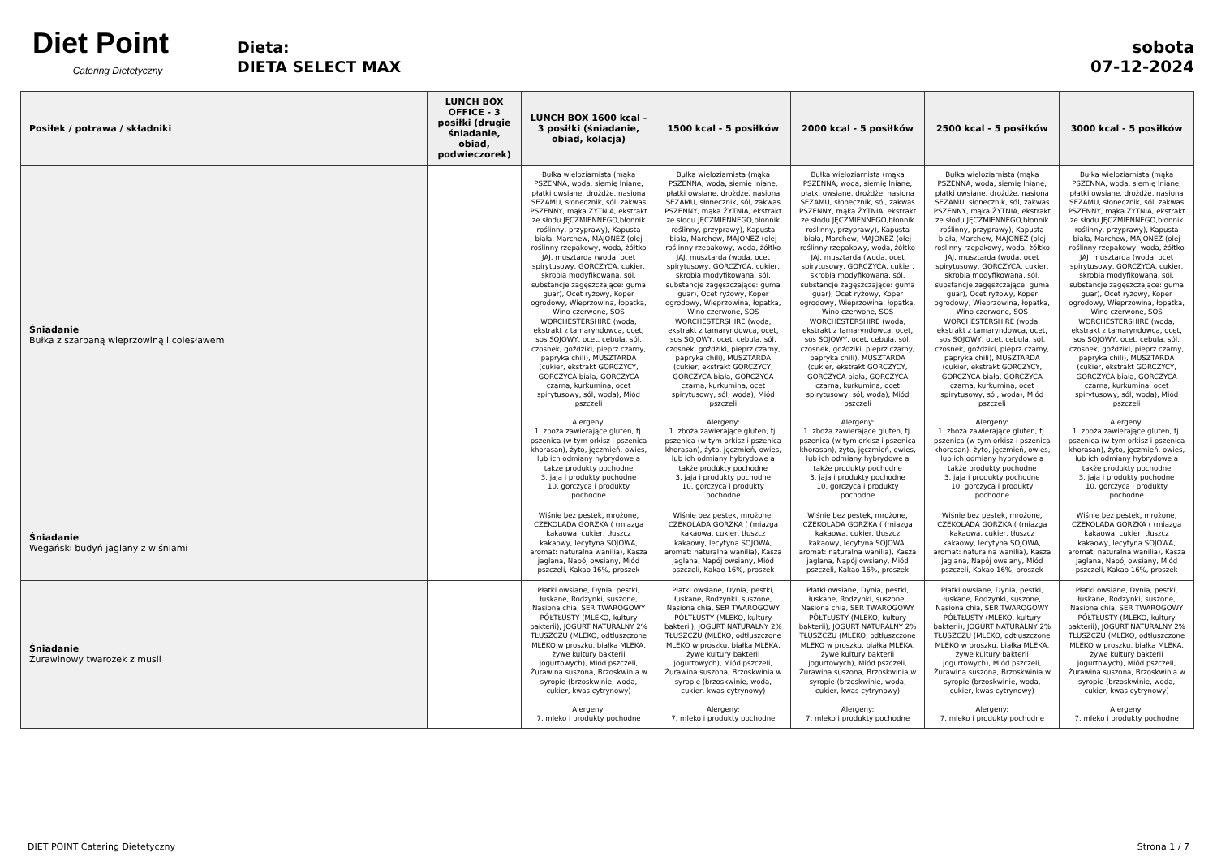Diet Point
Catering Dietetyczny
Dieta:
DIETA SELECT MAX
sobota
07-12-2024
| Posiłek / potrawa / składniki | LUNCH BOX OFFICE - 3 posiłki (drugie śniadanie, obiad, podwieczorek) | LUNCH BOX 1600 kcal - 3 posiłki (śniadanie, obiad, kolacja) | 1500 kcal - 5 posiłków | 2000 kcal - 5 posiłków | 2500 kcal - 5 posiłków | 3000 kcal - 5 posiłków |
| --- | --- | --- | --- | --- | --- | --- |
| Śniadanie Bułka z szarpaną wieprzowiną i colesławem | | Bułka wieloziarnista (mąka PSZENNA, woda, siemię lniane, płatki owsiane, drożdże, nasiona SEZAMU, słonecznik, sól, zakwas PSZENNY, mąka ŻYTNIA, ekstrakt ze słodu JĘCZMIENNEGO,błonnik roślinny, przyprawy), Kapusta biała, Marchew, MAJONEZ (olej roślinny rzepakowy, woda, żółtko JAJ, musztarda (woda, ocet spirytusowy, GORCZYCA, cukier, skrobia modyfikowana, sól, substancje zagęszczające: guma guar), Ocet ryżowy, Koper ogrodowy, Wieprzowina, łopatka, Wino czerwone, SOS WORCHESTERSHIRE (woda, ekstrakt z tamaryndowca, ocet, sos SOJOWY, ocet, cebula, sól, czosnek, goździki, pieprz czarny, papryka chili), MUSZTARDA (cukier, ekstrakt GORCZYCY, GORCZYCA biała, GORCZYCA czarna, kurkumina, ocet spirytusowy, sól, woda), Miód pszczeli Alergeny: 1. zboża zawierające gluten, tj. pszenica (w tym orkisz i pszenica khorasan), żyto, jęczmień, owies, lub ich odmiany hybrydowe a także produkty pochodne 3. jaja i produkty pochodne 10. gorczyca i produkty pochodne | Bułka wieloziarnista (mąka PSZENNA, woda, siemię lniane, płatki owsiane, drożdże, nasiona SEZAMU, słonecznik, sól, zakwas PSZENNY, mąka ŻYTNIA, ekstrakt ze słodu JĘCZMIENNEGO,błonnik roślinny, przyprawy), Kapusta biała, Marchew, MAJONEZ (olej roślinny rzepakowy, woda, żółtko JAJ, musztarda (woda, ocet spirytusowy, GORCZYCA, cukier, skrobia modyfikowana, sól, substancje zagęszczające: guma guar), Ocet ryżowy, Koper ogrodowy, Wieprzowina, łopatka, Wino czerwone, SOS WORCHESTERSHIRE (woda, ekstrakt z tamaryndowca, ocet, sos SOJOWY, ocet, cebula, sól, czosnek, goździki, pieprz czarny, papryka chili), MUSZTARDA (cukier, ekstrakt GORCZYCY, GORCZYCA biała, GORCZYCA czarna, kurkumina, ocet spirytusowy, sól, woda), Miód pszczeli Alergeny: 1. zboża zawierające gluten, tj. pszenica (w tym orkisz i pszenica khorasan), żyto, jęczmień, owies, lub ich odmiany hybrydowe a także produkty pochodne 3. jaja i produkty pochodne 10. gorczyca i produkty pochodne | Bułka wieloziarnista (mąka PSZENNA, woda, siemię lniane, płatki owsiane, drożdże, nasiona SEZAMU, słonecznik, sól, zakwas PSZENNY, mąka ŻYTNIA, ekstrakt ze słodu JĘCZMIENNEGO,błonnik roślinny, przyprawy), Kapusta biała, Marchew, MAJONEZ (olej roślinny rzepakowy, woda, żółtko JAJ, musztarda (woda, ocet spirytusowy, GORCZYCA, cukier, skrobia modyfikowana, sól, substancje zagęszczające: guma guar), Ocet ryżowy, Koper ogrodowy, Wieprzowina, łopatka, Wino czerwone, SOS WORCHESTERSHIRE (woda, ekstrakt z tamaryndowca, ocet, sos SOJOWY, ocet, cebula, sól, czosnek, goździki, pieprz czarny, papryka chili), MUSZTARDA (cukier, ekstrakt GORCZYCY, GORCZYCA biała, GORCZYCA czarna, kurkumina, ocet spirytusowy, sól, woda), Miód pszczeli Alergeny: 1. zboża zawierające gluten, tj. pszenica (w tym orkisz i pszenica khorasan), żyto, jęczmień, owies, lub ich odmiany hybrydowe a także produkty pochodne 3. jaja i produkty pochodne 10. gorczyca i produkty pochodne | Bułka wieloziarnista (mąka PSZENNA, woda, siemię lniane, płatki owsiane, drożdże, nasiona SEZAMU, słonecznik, sól, zakwas PSZENNY, mąka ŻYTNIA, ekstrakt ze słodu JĘCZMIENNEGO,błonnik roślinny, przyprawy), Kapusta biała, Marchew, MAJONEZ (olej roślinny rzepakowy, woda, żółtko JAJ, musztarda (woda, ocet spirytusowy, GORCZYCA, cukier, skrobia modyfikowana, sól, substancje zagęszczające: guma guar), Ocet ryżowy, Koper ogrodowy, Wieprzowina, łopatka, Wino czerwone, SOS WORCHESTERSHIRE (woda, ekstrakt z tamaryndowca, ocet, sos SOJOWY, ocet, cebula, sól, czosnek, goździki, pieprz czarny, papryka chili), MUSZTARDA (cukier, ekstrakt GORCZYCY, GORCZYCA biała, GORCZYCA czarna, kurkumina, ocet spirytusowy, sól, woda), Miód pszczeli Alergeny: 1. zboża zawierające gluten, tj. pszenica (w tym orkisz i pszenica khorasan), żyto, jęczmień, owies, lub ich odmiany hybrydowe a także produkty pochodne 3. jaja i produkty pochodne 10. gorczyca i produkty pochodne | Bułka wieloziarnista (mąka PSZENNA, woda, siemię lniane, płatki owsiane, drożdże, nasiona SEZAMU, słonecznik, sól, zakwas PSZENNY, mąka ŻYTNIA, ekstrakt ze słodu JĘCZMIENNEGO,błonnik roślinny, przyprawy), Kapusta biała, Marchew, MAJONEZ (olej roślinny rzepakowy, woda, żółtko JAJ, musztarda (woda, ocet spirytusowy, GORCZYCA, cukier, skrobia modyfikowana, sól, substancje zagęszczające: guma guar), Ocet ryżowy, Koper ogrodowy, Wieprzowina, łopatka, Wino czerwone, SOS WORCHESTERSHIRE (woda, ekstrakt z tamaryndowca, ocet, sos SOJOWY, ocet, cebula, sól, czosnek, goździki, pieprz czarny, papryka chili), MUSZTARDA (cukier, ekstrakt GORCZYCY, GORCZYCA biała, GORCZYCA czarna, kurkumina, ocet spirytusowy, sól, woda), Miód pszczeli Alergeny: 1. zboża zawierające gluten, tj. pszenica (w tym orkisz i pszenica khorasan), żyto, jęczmień, owies, lub ich odmiany hybrydowe a także produkty pochodne 3. jaja i produkty pochodne 10. gorczyca i produkty pochodne |
| Śniadanie Wegański budyń jaglany z wiśniami | | Wiśnie bez pestek, mrożone, CZEKOLADA GORZKA ( (miazga kakaowa, cukier, tłuszcz kakaowy, lecytyna SOJOWA, aromat: naturalna wanilia), Kasza jaglana, Napój owsiany, Miód pszczeli, Kakao 16%, proszek | Wiśnie bez pestek, mrożone, CZEKOLADA GORZKA ( (miazga kakaowa, cukier, tłuszcz kakaowy, lecytyna SOJOWA, aromat: naturalna wanilia), Kasza jaglana, Napój owsiany, Miód pszczeli, Kakao 16%, proszek | Wiśnie bez pestek, mrożone, CZEKOLADA GORZKA ( (miazga kakaowa, cukier, tłuszcz kakaowy, lecytyna SOJOWA, aromat: naturalna wanilia), Kasza jaglana, Napój owsiany, Miód pszczeli, Kakao 16%, proszek | Wiśnie bez pestek, mrożone, CZEKOLADA GORZKA ( (miazga kakaowa, cukier, tłuszcz kakaowy, lecytyna SOJOWA, aromat: naturalna wanilia), Kasza jaglana, Napój owsiany, Miód pszczeli, Kakao 16%, proszek | Wiśnie bez pestek, mrożone, CZEKOLADA GORZKA ( (miazga kakaowa, cukier, tłuszcz kakaowy, lecytyna SOJOWA, aromat: naturalna wanilia), Kasza jaglana, Napój owsiany, Miód pszczeli, Kakao 16%, proszek |
| Śniadanie Żurawinowy twarożek z musli | | Płatki owsiane, Dynia, pestki, łuskane, Rodzynki, suszone, Nasiona chia, SER TWAROGOWY PÓŁTŁUSTY (MLEKO, kultury bakterii), JOGURT NATURALNY 2% TŁUSZCZU (MLEKO, odtłuszczone MLEKO w proszku, białka MLEKA, żywe kultury bakterii jogurtowych), Miód pszczeli, Żurawina suszona, Brzoskwinia w syropie (brzoskwinie, woda, cukier, kwas cytrynowy) Alergeny: 7. mleko i produkty pochodne | Płatki owsiane, Dynia, pestki, łuskane, Rodzynki, suszone, Nasiona chia, SER TWAROGOWY PÓŁTŁUSTY (MLEKO, kultury bakterii), JOGURT NATURALNY 2% TŁUSZCZU (MLEKO, odtłuszczone MLEKO w proszku, białka MLEKA, żywe kultury bakterii jogurtowych), Miód pszczeli, Żurawina suszona, Brzoskwinia w syropie (brzoskwinie, woda, cukier, kwas cytrynowy) Alergeny: 7. mleko i produkty pochodne | Płatki owsiane, Dynia, pestki, łuskane, Rodzynki, suszone, Nasiona chia, SER TWAROGOWY PÓŁTŁUSTY (MLEKO, kultury bakterii), JOGURT NATURALNY 2% TŁUSZCZU (MLEKO, odtłuszczone MLEKO w proszku, białka MLEKA, żywe kultury bakterii jogurtowych), Miód pszczeli, Żurawina suszona, Brzoskwinia w syropie (brzoskwinie, woda, cukier, kwas cytrynowy) Alergeny: 7. mleko i produkty pochodne | Płatki owsiane, Dynia, pestki, łuskane, Rodzynki, suszone, Nasiona chia, SER TWAROGOWY PÓŁTŁUSTY (MLEKO, kultury bakterii), JOGURT NATURALNY 2% TŁUSZCZU (MLEKO, odtłuszczone MLEKO w proszku, białka MLEKA, żywe kultury bakterii jogurtowych), Miód pszczeli, Żurawina suszona, Brzoskwinia w syropie (brzoskwinie, woda, cukier, kwas cytrynowy) Alergeny: 7. mleko i produkty pochodne | Płatki owsiane, Dynia, pestki, łuskane, Rodzynki, suszone, Nasiona chia, SER TWAROGOWY PÓŁTŁUSTY (MLEKO, kultury bakterii), JOGURT NATURALNY 2% TŁUSZCZU (MLEKO, odtłuszczone MLEKO w proszku, białka MLEKA, żywe kultury bakterii jogurtowych), Miód pszczeli, Żurawina suszona, Brzoskwinia w syropie (brzoskwinie, woda, cukier, kwas cytrynowy) Alergeny: 7. mleko i produkty pochodne |
DIET POINT Catering Dietetyczny Strona 1 / 7